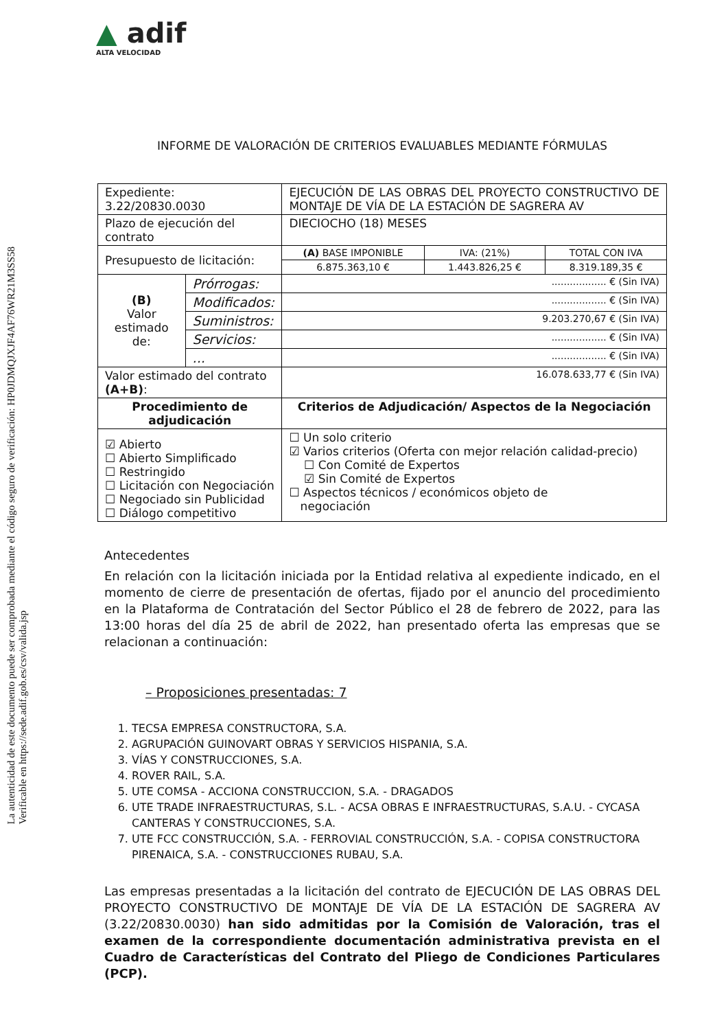La autenticidad de este documento puede ser comprobada mediante el código seguro de verificación: HP0JDMQJXJF4AF76WR21M3SS58
Verificable en https://sede.adif.gob.es/csv/valida.jsp
▲ adif
ALTA VELOCIDAD
INFORME DE VALORACIÓN DE CRITERIOS EVALUABLES MEDIANTE FÓRMULAS
| Expediente: 3.22/20830.0030 | | EJECUCIÓN DE LAS OBRAS DEL PROYECTO CONSTRUCTIVO DE MONTAJE DE VÍA DE LA ESTACIÓN DE SAGRERA AV | | |
| Plazo de ejecución del contrato | | DIECIOCHO (18) MESES | | |
| Presupuesto de licitación: | | (A) BASE IMPONIBLE | IVA: (21%) | TOTAL CON IVA |
| | | 6.875.363,10 € | 1.443.826,25 € | 8.319.189,35 € |
| (B) Valor estimado de: | Prórrogas: | .................. € (Sin IVA) | | |
| | Modificados: | .................. € (Sin IVA) | | |
| | Suministros: | 9.203.270,67 € (Sin IVA) | | |
| | Servicios: | .................. € (Sin IVA) | | |
| | ... | .................. € (Sin IVA) | | |
| Valor estimado del contrato (A+B) : | | 16.078.633,77 € (Sin IVA) | | |
| Procedimiento de adjudicación | | Criterios de Adjudicación/ Aspectos de la Negociación | | |
| ☑ Abierto ☐ Abierto Simplificado ☐ Restringido ☐ Licitación con Negociación ☐ Negociado sin Publicidad ☐ Diálogo competitivo | | ☐ Un solo criterio ☑ Varios criterios (Oferta con mejor relación calidad-precio) ☐ Con Comité de Expertos ☑ Sin Comité de Expertos ☐ Aspectos técnicos / económicos objeto de negociación | | |
Antecedentes
En relación con la licitación iniciada por la Entidad relativa al expediente indicado, en el momento de cierre de presentación de ofertas, fijado por el anuncio del procedimiento en la Plataforma de Contratación del Sector Público el 28 de febrero de 2022, para las 13:00 horas del día 25 de abril de 2022, han presentado oferta las empresas que se relacionan a continuación:
– Proposiciones presentadas: 7
1. TECSA EMPRESA CONSTRUCTORA, S.A.
2. AGRUPACIÓN GUINOVART OBRAS Y SERVICIOS HISPANIA, S.A.
3. VÍAS Y CONSTRUCCIONES, S.A.
4. ROVER RAIL, S.A.
5. UTE COMSA - ACCIONA CONSTRUCCION, S.A. - DRAGADOS
6. UTE TRADE INFRAESTRUCTURAS, S.L. - ACSA OBRAS E INFRAESTRUCTURAS, S.A.U. - CYCASA CANTERAS Y CONSTRUCCIONES, S.A.
7. UTE FCC CONSTRUCCIÓN, S.A. - FERROVIAL CONSTRUCCIÓN, S.A. - COPISA CONSTRUCTORA PIRENAICA, S.A. - CONSTRUCCIONES RUBAU, S.A.
Las empresas presentadas a la licitación del contrato de EJECUCIÓN DE LAS OBRAS DEL PROYECTO CONSTRUCTIVO DE MONTAJE DE VÍA DE LA ESTACIÓN DE SAGRERA AV (3.22/20830.0030) han sido admitidas por la Comisión de Valoración, tras el examen de la correspondiente documentación administrativa prevista en el Cuadro de Características del Contrato del Pliego de Condiciones Particulares (PCP).